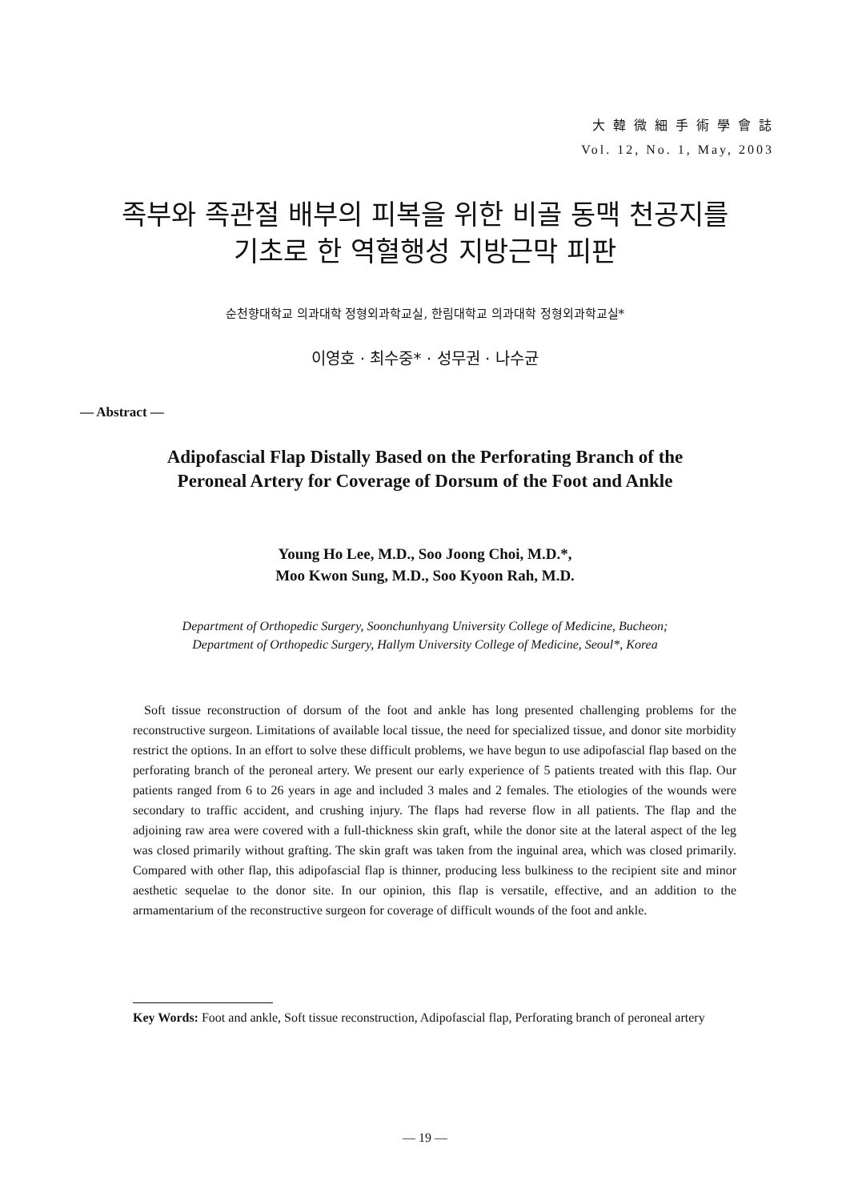大 韓 微 細 手 術 學 會 誌
Vol. 12, No. 1, May, 2003
족부와 족관절 배부의 피복을 위한 비골 동맥 천공지를
기초로 한 역혈행성 지방근막 피판
순천향대학교 의과대학 정형외과학교실, 한림대학교 의과대학 정형외과학교실*
이영호 · 최수중* · 성무권 · 나수균
— Abstract —
Adipofascial Flap Distally Based on the Perforating Branch of the
Peroneal Artery for Coverage of Dorsum of the Foot and Ankle
Young Ho Lee, M.D., Soo Joong Choi, M.D.*,
Moo Kwon Sung, M.D., Soo Kyoon Rah, M.D.
Department of Orthopedic Surgery, Soonchunhyang University College of Medicine, Bucheon;
Department of Orthopedic Surgery, Hallym University College of Medicine, Seoul*, Korea
Soft tissue reconstruction of dorsum of the foot and ankle has long presented challenging problems for the reconstructive surgeon. Limitations of available local tissue, the need for specialized tissue, and donor site morbidity restrict the options. In an effort to solve these difficult problems, we have begun to use adipofascial flap based on the perforating branch of the peroneal artery. We present our early experience of 5 patients treated with this flap. Our patients ranged from 6 to 26 years in age and included 3 males and 2 females. The etiologies of the wounds were secondary to traffic accident, and crushing injury. The flaps had reverse flow in all patients. The flap and the adjoining raw area were covered with a full-thickness skin graft, while the donor site at the lateral aspect of the leg was closed primarily without grafting. The skin graft was taken from the inguinal area, which was closed primarily. Compared with other flap, this adipofascial flap is thinner, producing less bulkiness to the recipient site and minor aesthetic sequelae to the donor site. In our opinion, this flap is versatile, effective, and an addition to the armamentarium of the reconstructive surgeon for coverage of difficult wounds of the foot and ankle.
Key Words: Foot and ankle, Soft tissue reconstruction, Adipofascial flap, Perforating branch of peroneal artery
— 19 —